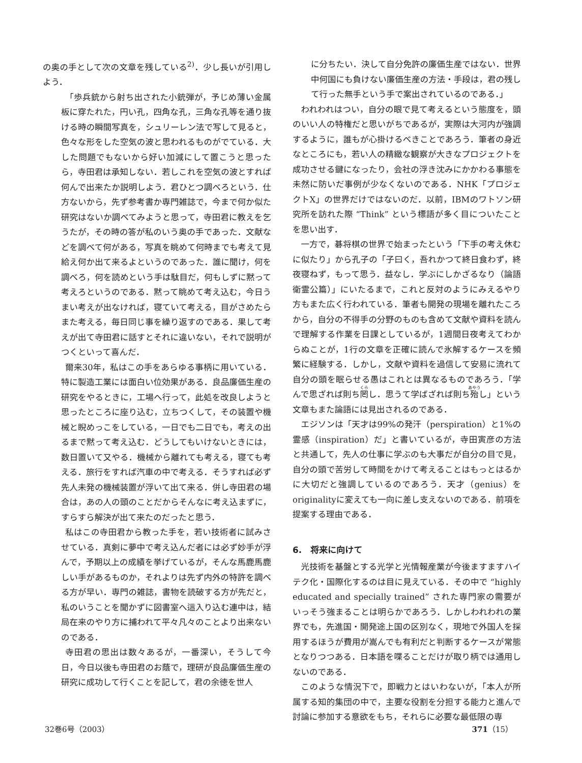の奥の手として次の文章を残している<sup>2)</sup>．少し長いが引用しよう．
「歩兵銃から射ち出された小銃弾が，予じめ薄い金属板に穿たれた，円い孔，四角な孔，三角な孔等を通り抜ける時の瞬間写真を，シュリーレン法で写して見ると，色々な形をした空気の波と思われるものがでている．大した問題でもないから好い加減にして置こうと思ったら，寺田君は承知しない．若しこれを空気の波とすれば何んで出来たか説明しよう．君ひとつ調べろという．仕方ないから，先ず参考書か専門雑誌で，今まで何か似た研究はないか調べてみようと思って，寺田君に教えを乞うたが，その時の答が私のいう奥の手であった．文献などを調べて何がある，写真を眺めて何時までも考えて見給え何か出て来るよというのであった．誰に聞け，何を調べろ，何を読めという手は駄目だ，何もしずに黙って考えろというのである．黙って眺めて考え込む，今日うまい考えが出なければ，寝ていて考える，目がさめたらまた考える，毎日同じ事を繰り返すのである．果して考えが出て寺田君に話すとそれに違いない，それで説明がつくといって喜んだ．
爾来30年，私はこの手をあらゆる事柄に用いている．特に製造工業には面白い位効果がある．良品廉価生産の研究をやるときに，工場へ行って，此処を改良しようと思ったところに座り込む，立ちつくして，その装置や機械と睨めっこをしている，一日でも二日でも，考えの出るまで黙って考え込む．どうしてもいけないときには，数日置いて又やる．機械から離れても考える，寝ても考える．旅行をすれば汽車の中で考える．そうすれば必ず先人未発の機械装置が浮いて出て来る．併し寺田君の場合は，あの人の頭のことだからそんなに考え込まずに，すらすら解決が出て来たのだったと思う．
私はこの寺田君から教った手を，若い技術者に試みさせている．真剣に夢中で考え込んだ者には必ず妙手が浮んで，予期以上の成績を挙げているが，そんな馬鹿馬鹿しい手があるものか，それよりは先ず内外の特許を調べる方が早い．専門の雑誌，書物を読破する方が先だと，私のいうことを聞かずに図書室へ這入り込む連中は，結局在来のやり方に捕われて平々凡々のことより出来ないのである．
寺田君の思出は数々あるが，一番深い，そうして今日，今日以後も寺田君のお蔭で，理研が良品廉価生産の研究に成功して行くことを記して，君の余徳を世人
に分ちたい．決して自分免許の廉価生産ではない．世界中何国にも負けない廉価生産の方法・手段は，君の残して行った無手という手で案出されているのである．」
われわれはつい，自分の眼で見て考えるという態度を，頭のいい人の特権だと思いがちであるが，実際は大河内が強調するように，誰もが心掛けるべきことであろう．筆者の身近なところにも，若い人の精緻な観察が大きなプロジェクトを成功させる鍵になったり，会社の浮き沈みにかかわる事態を未然に防いだ事例が少なくないのである．NHK「プロジェクトX」の世界だけではないのだ．以前，IBMのワトソン研究所を訪れた際 “Think” という標語が多く目についたことを思い出す．
一方で，碁将棋の世界で始まったという「下手の考え休むに似たり」から孔子の「子曰く，吾れかつて終日食わず，終夜寝ねず，もって思う．益なし．学ぶにしかざるなり（論語衛霊公篇）」にいたるまで，これと反対のようにみえるやり方もまた広く行われている．筆者も開発の現場を離れたころから，自分の不得手の分野のものも含めて文献や資料を読んで理解する作業を日課としているが，1週間日夜考えてわからぬことが，1行の文章を正確に読んで氷解するケースを頻繁に経験する．しかし，文献や資料を過信して安易に流れて自分の頭を眠らせる愚はこれとは異なるものであろう．「学んで思ざれば則ち罔し．思うて学ばざれば則ち殆し」という文章もまた論語には見出されるのである．
エジソンは「天才は99%の発汗（perspiration）と1%の霊感（inspiration）だ」と書いているが，寺田寅彦の方法と共通して，先人の仕事に学ぶのも大事だが自分の目で見，自分の頭で苦労して時間をかけて考えることはもっとはるかに大切だと強調しているのであろう．天才（genius）をoriginalityに変えても一向に差し支えないのである．前項を提案する理由である．
6.　将来に向けて
光技術を基盤とする光学と光情報産業が今後ますますハイテク化・国際化するのは目に見えている．その中で “highly educated and specially trained” された専門家の需要がいっそう強まることは明らかであろう．しかしわれわれの業界でも，先進国・開発途上国の区別なく，現地で外国人を採用するほうが費用が嵩んでも有利だと判断するケースが常態となりつつある．日本語を喋ることだけが取り柄では通用しないのである．
このような情況下で，即戦力とはいわないが，「本人が所属する知的集団の中で，主要な役割を分担する能力と進んで討論に参加する意欲をもち，それらに必要な最低限の専
32巻6号（2003） 371（15）